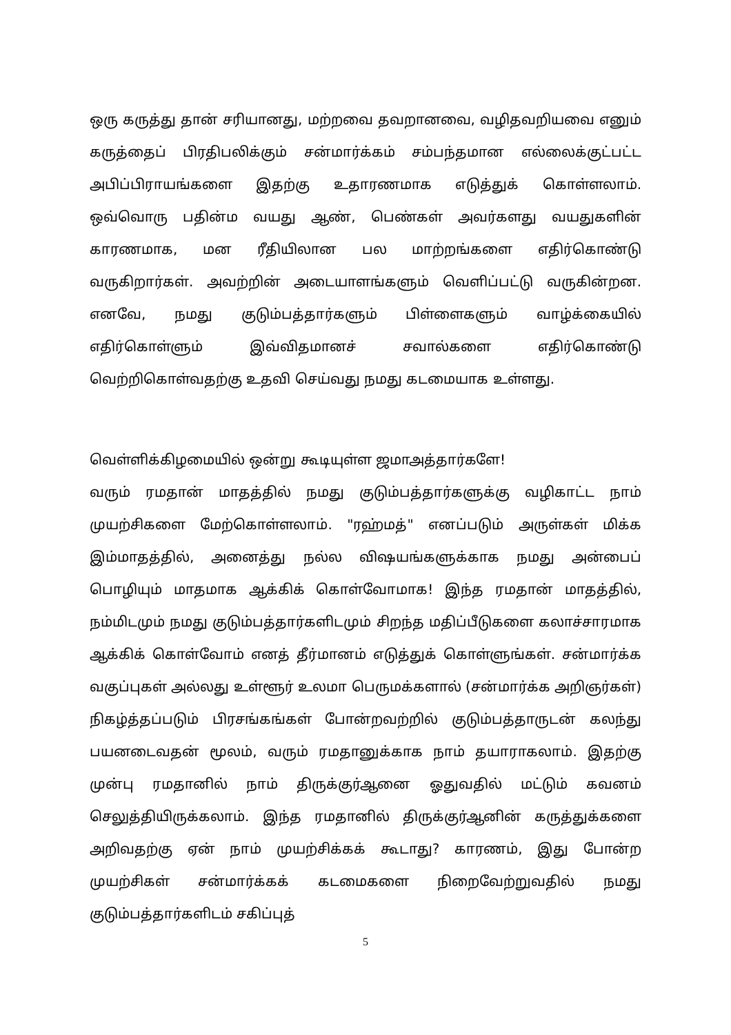ஒரு கருத்து தான் சரியானது, மற்றவை தவறானவை, வழிதவறியவை எனும் கருத்தைப் பிரதிபலிக்கும் சன்மார்க்கம் சம்பந்தமான எல்லைக்குட்பட்ட அபிப்பிராயங்களை இதற்கு உதாரணமாக எடுத்துக் கொள்ளலாம். ஒவ்வொரு பதின்ம வயது ஆண், பெண்கள் அவர்களது வயதுகளின் காரணமாக, மன ரீதியிலான பல மாற்றங்களை எதிர்கொண்டு வருகிறார்கள். அவற்றின் அடையாளங்களும் வெளிப்பட்டு வருகின்றன. எனவே, நமது குடும்பத்தார்களும் பிள்ளைகளும் வாழ்க்கையில் எதிர்கொள்ளும் இவ்விதமானச் சவால்களை எதிர்கொண்டு வெற்றிகொள்வதற்கு உதவி செய்வது நமது கடமையாக உள்ளது.
வெள்ளிக்கிழமையில் ஒன்று கூடியுள்ள ஜமாஅத்தார்களே!
வரும் ரமதான் மாதத்தில் நமது குடும்பத்தார்களுக்கு வழிகாட்ட நாம் முயற்சிகளை மேற்கொள்ளலாம். "ரஹ்மத்" எனப்படும் அருள்கள் மிக்க இம்மாதத்தில், அனைத்து நல்ல விஷயங்களுக்காக நமது அன்பைப் பொழியும் மாதமாக ஆக்கிக் கொள்வோமாக! இந்த ரமதான் மாதத்தில், நம்மிடமும் நமது குடும்பத்தார்களிடமும் சிறந்த மதிப்பீடுகளை கலாச்சாரமாக ஆக்கிக் கொள்வோம் எனத் தீர்மானம் எடுத்துக் கொள்ளுங்கள். சன்மார்க்க வகுப்புகள் அல்லது உள்ளூர் உலமா பெருமக்களால் (சன்மார்க்க அறிஞர்கள்) நிகழ்த்தப்படும் பிரசங்கங்கள் போன்றவற்றில் குடும்பத்தாருடன் கலந்து பயனடைவதன் மூலம், வரும் ரமதானுக்காக நாம் தயாராகலாம். இதற்கு முன்பு ரமதானில் நாம் திருக்குர்ஆனை ஓதுவதில் மட்டும் கவனம் செலுத்தியிருக்கலாம். இந்த ரமதானில் திருக்குர்ஆனின் கருத்துக்களை அறிவதற்கு ஏன் நாம் முயற்சிக்கக் கூடாது? காரணம், இது போன்ற முயற்சிகள் சன்மார்க்கக் கடமைகளை நிறைவேற்றுவதில் நமது குடும்பத்தார்களிடம் சகிப்புத்
5